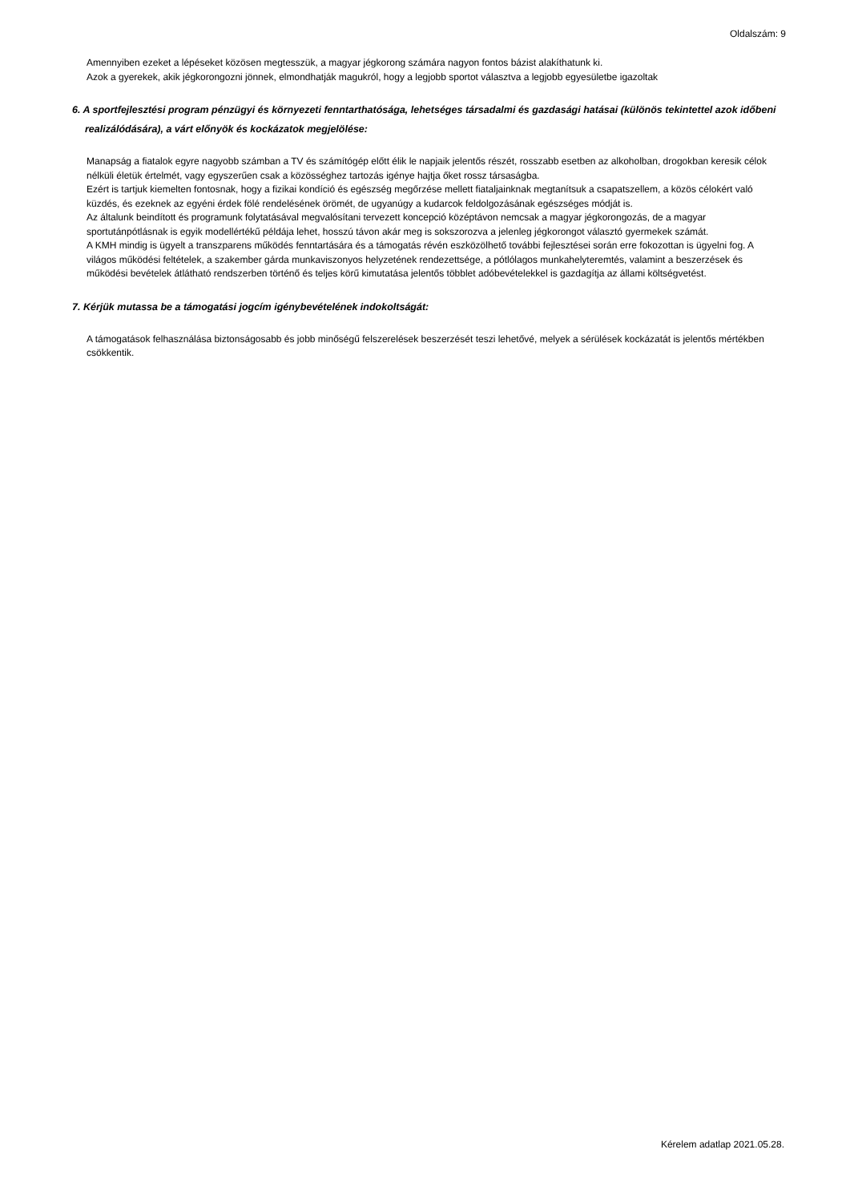Oldalszám: 9
Amennyiben ezeket a lépéseket közösen megtesszük, a magyar jégkorong számára nagyon fontos bázist alakíthatunk ki.
Azok a gyerekek, akik jégkorongozni jönnek, elmondhatják magukról, hogy a legjobb sportot választva a legjobb egyesületbe igazoltak
6. A sportfejlesztési program pénzügyi és környezeti fenntarthatósága, lehetséges társadalmi és gazdasági hatásai (különös tekintettel azok időbeni realizálódására), a várt előnyök és kockázatok megjelölése:
Manapság a fiatalok egyre nagyobb számban a TV és számítógép előtt élik le napjaik jelentős részét, rosszabb esetben az alkoholban, drogokban keresik célok nélküli életük értelmét, vagy egyszerűen csak a közösséghez tartozás igénye hajtja őket rossz társaságba.
Ezért is tartjuk kiemelten fontosnak, hogy a fizikai kondíció és egészség megőrzése mellett fiataljainknak megtanítsuk a csapatszellem, a közös célokért való küzdés, és ezeknek az egyéni érdek fölé rendelésének örömét, de ugyanúgy a kudarcok feldolgozásának egészséges módját is.
Az általunk beindított és programunk folytatásával megvalósítani tervezett koncepció középtávon nemcsak a magyar jégkorongozás, de a magyar sportutánpótlásnak is egyik modellértékű példája lehet, hosszú távon akár meg is sokszorozva a jelenleg jégkorongot választó gyermekek számát.
A KMH mindig is ügyelt a transzparens működés fenntartására és a támogatás révén eszközölhető további fejlesztései során erre fokozottan is ügyelni fog. A világos működési feltételek, a szakember gárda munkaviszonyos helyzetének rendezettsége, a pótlólagos munkahelyteremtés, valamint a beszerzések és működési bevételek átlátható rendszerben történő és teljes körű kimutatása jelentős többlet adóbevételekkel is gazdagítja az állami költségvetést.
7. Kérjük mutassa be a támogatási jogcím igénybevételének indokoltságát:
A támogatások felhasználása biztonságosabb és jobb minőségű felszerelések beszerzését teszi lehetővé, melyek a sérülések kockázatát is jelentős mértékben csökkentik.
Kérelem adatlap 2021.05.28.